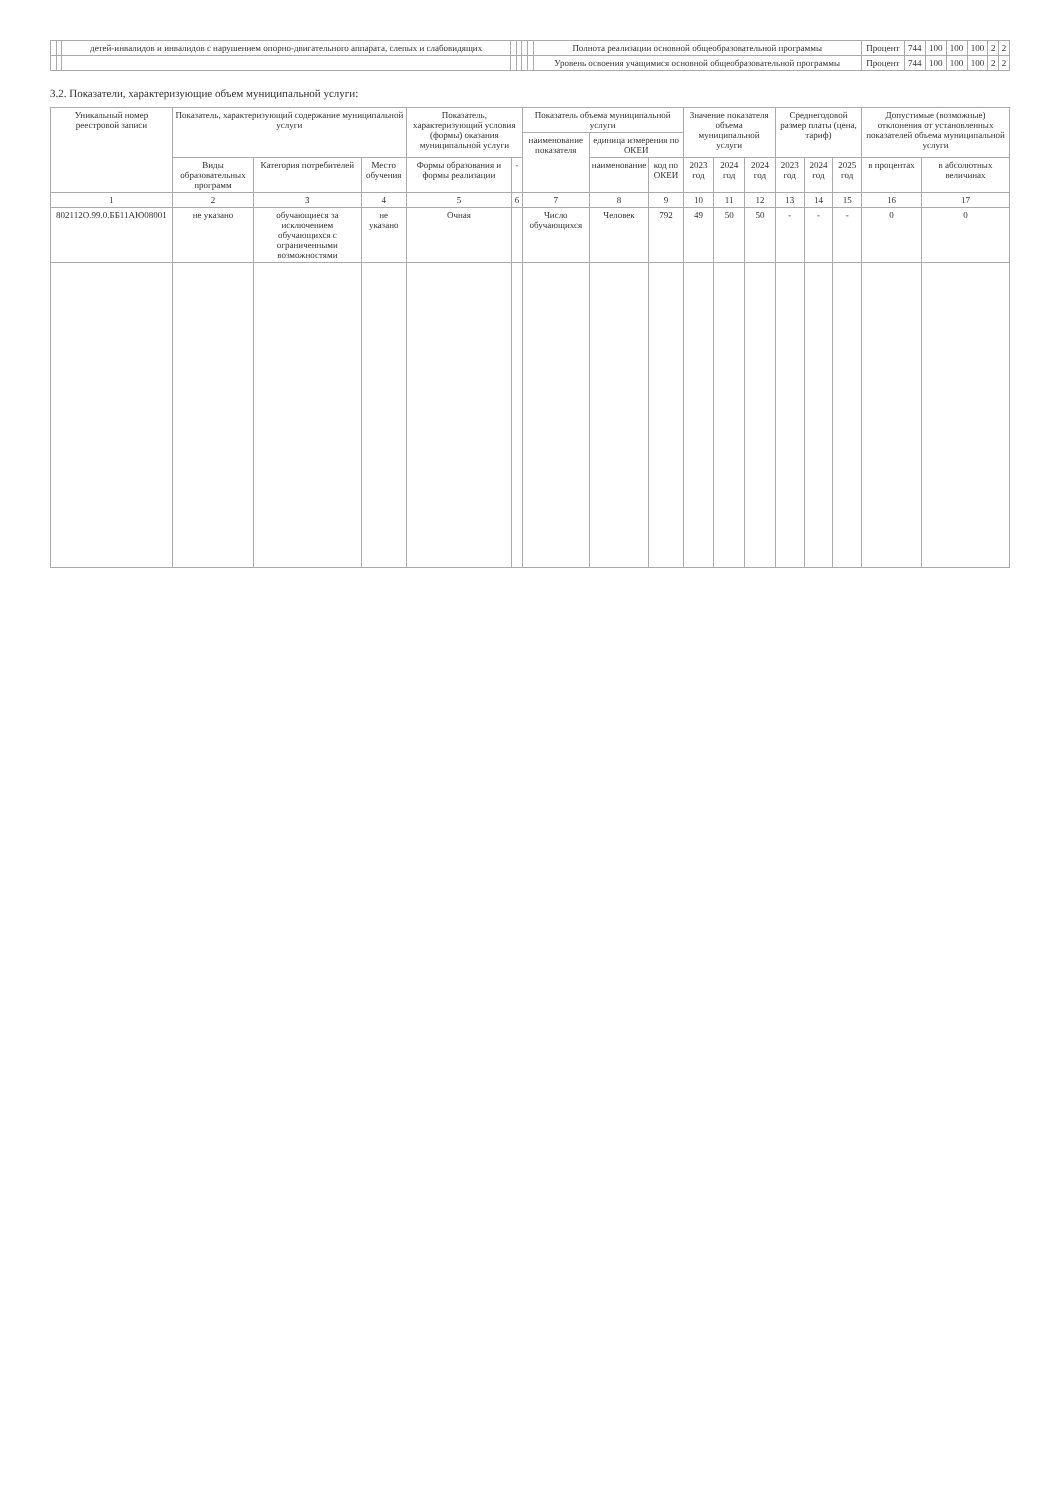| | | детей-инвалидов и инвалидов с нарушением опорно-двигательного аппарата, слепых и слабовидящих | | | | | Полнота реализации основной общеобразовательной программы | Процент | 744 | 100 | 100 | 100 | 2 | 2 |
| | | | | | | | Уровень освоения учащимися основной общеобразовательной программы | Процент | 744 | 100 | 100 | 100 | 2 | 2 |
3.2. Показатели, характеризующие объем муниципальной услуги:
| Уникальный номер реестровой записи | Показатель, характеризующий содержание муниципальной услуги | | | Показатель, характеризующий условия (формы) оказания муниципальной услуги | | Показатель объема муниципальной услуги | | | Значение показателя объема муниципальной услуги | | | Среднегодовой размер платы (цена, тариф) | | | Допустимые (возможные) отклонения от установленных показателей объема муниципальной услуги | |
| --- | --- | --- | --- | --- | --- | --- | --- | --- | --- | --- | --- | --- | --- | --- | --- | --- |
| | | | | | | наименование показателя | единица измерения по ОКЕИ | | | | | | | | | |
| | Виды образовательных программ | Категория потребителей | Место обучения | Формы образования и формы реализации | - | | наименование | код по ОКЕИ | 2023 год | 2024 год | 2024 год | 2023 год | 2024 год | 2025 год | в процентах | в абсолютных величинах |
| 1 | 2 | 3 | 4 | 5 | 6 | 7 | 8 | 9 | 10 | 11 | 12 | 13 | 14 | 15 | 16 | 17 |
| 802112О.99.0.ББ11АЮ08001 | не указано | обучающиеся за исключением обучающихся с ограниченными возможностями | не указано | Очная | | Число обучающихся | Человек | 792 | 49 | 50 | 50 | - | - | - | 0 | 0 |